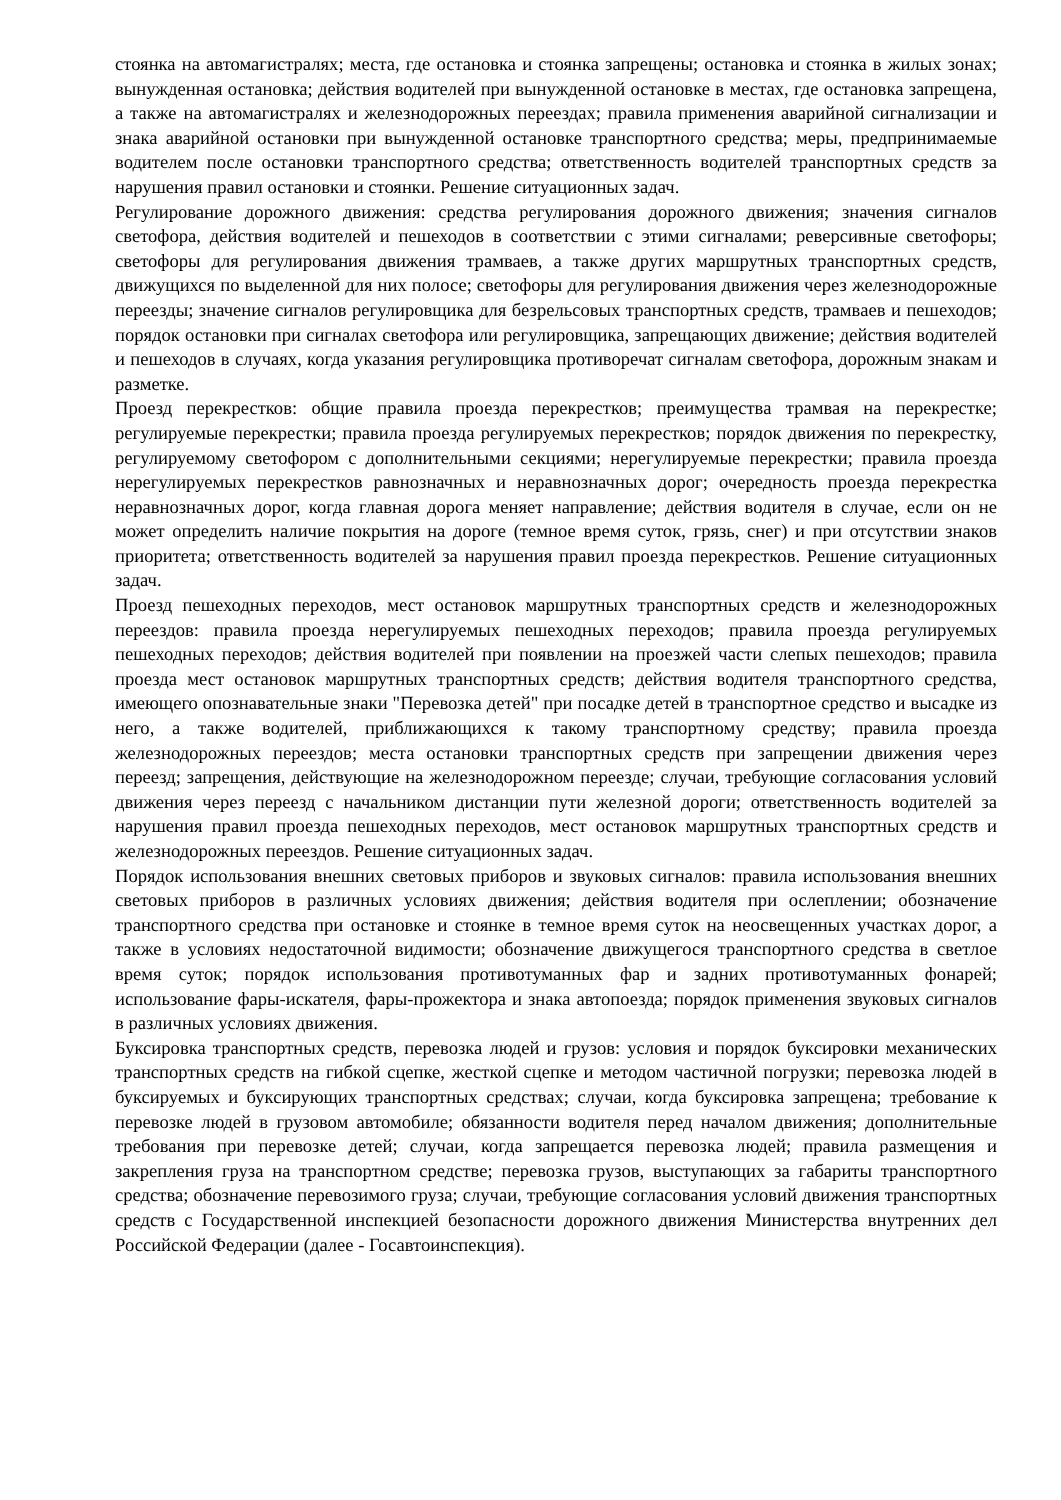стоянка на автомагистралях; места, где остановка и стоянка запрещены; остановка и стоянка в жилых зонах; вынужденная остановка; действия водителей при вынужденной остановке в местах, где остановка запрещена, а также на автомагистралях и железнодорожных переездах; правила применения аварийной сигнализации и знака аварийной остановки при вынужденной остановке транспортного средства; меры, предпринимаемые водителем после остановки транспортного средства; ответственность водителей транспортных средств за нарушения правил остановки и стоянки. Решение ситуационных задач.
Регулирование дорожного движения: средства регулирования дорожного движения; значения сигналов светофора, действия водителей и пешеходов в соответствии с этими сигналами; реверсивные светофоры; светофоры для регулирования движения трамваев, а также других маршрутных транспортных средств, движущихся по выделенной для них полосе; светофоры для регулирования движения через железнодорожные переезды; значение сигналов регулировщика для безрельсовых транспортных средств, трамваев и пешеходов; порядок остановки при сигналах светофора или регулировщика, запрещающих движение; действия водителей и пешеходов в случаях, когда указания регулировщика противоречат сигналам светофора, дорожным знакам и разметке.
Проезд перекрестков: общие правила проезда перекрестков; преимущества трамвая на перекрестке; регулируемые перекрестки; правила проезда регулируемых перекрестков; порядок движения по перекрестку, регулируемому светофором с дополнительными секциями; нерегулируемые перекрестки; правила проезда нерегулируемых перекрестков равнозначных и неравнозначных дорог; очередность проезда перекрестка неравнозначных дорог, когда главная дорога меняет направление; действия водителя в случае, если он не может определить наличие покрытия на дороге (темное время суток, грязь, снег) и при отсутствии знаков приоритета; ответственность водителей за нарушения правил проезда перекрестков. Решение ситуационных задач.
Проезд пешеходных переходов, мест остановок маршрутных транспортных средств и железнодорожных переездов: правила проезда нерегулируемых пешеходных переходов; правила проезда регулируемых пешеходных переходов; действия водителей при появлении на проезжей части слепых пешеходов; правила проезда мест остановок маршрутных транспортных средств; действия водителя транспортного средства, имеющего опознавательные знаки "Перевозка детей" при посадке детей в транспортное средство и высадке из него, а также водителей, приближающихся к такому транспортному средству; правила проезда железнодорожных переездов; места остановки транспортных средств при запрещении движения через переезд; запрещения, действующие на железнодорожном переезде; случаи, требующие согласования условий движения через переезд с начальником дистанции пути железной дороги; ответственность водителей за нарушения правил проезда пешеходных переходов, мест остановок маршрутных транспортных средств и железнодорожных переездов. Решение ситуационных задач.
Порядок использования внешних световых приборов и звуковых сигналов: правила использования внешних световых приборов в различных условиях движения; действия водителя при ослеплении; обозначение транспортного средства при остановке и стоянке в темное время суток на неосвещенных участках дорог, а также в условиях недостаточной видимости; обозначение движущегося транспортного средства в светлое время суток; порядок использования противотуманных фар и задних противотуманных фонарей; использование фары-искателя, фары-прожектора и знака автопоезда; порядок применения звуковых сигналов в различных условиях движения.
Буксировка транспортных средств, перевозка людей и грузов: условия и порядок буксировки механических транспортных средств на гибкой сцепке, жесткой сцепке и методом частичной погрузки; перевозка людей в буксируемых и буксирующих транспортных средствах; случаи, когда буксировка запрещена; требование к перевозке людей в грузовом автомобиле; обязанности водителя перед началом движения; дополнительные требования при перевозке детей; случаи, когда запрещается перевозка людей; правила размещения и закрепления груза на транспортном средстве; перевозка грузов, выступающих за габариты транспортного средства; обозначение перевозимого груза; случаи, требующие согласования условий движения транспортных средств с Государственной инспекцией безопасности дорожного движения Министерства внутренних дел Российской Федерации (далее - Госавтоинспекция).